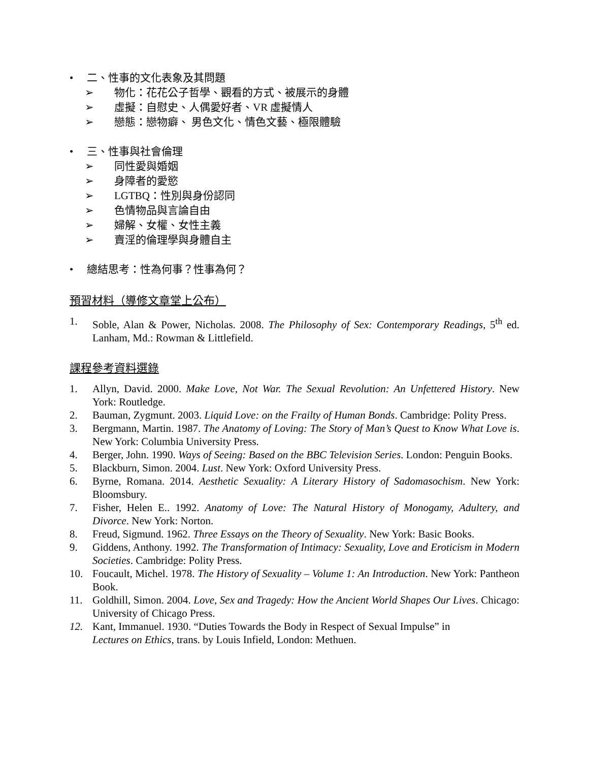• 二、性事的文化表象及其問題
➢ 物化：花花公子哲學、觀看的方式、被展示的身體
➢ 虛擬：自慰史、人偶愛好者、VR 虛擬情人
➢ 戀態：戀物癖、 男色文化、情色文藝、極限體驗
• 三、性事與社會倫理
➢ 同性愛與婚姻
➢ 身障者的愛慾
➢ LGTBQ：性別與身份認同
➢ 色情物品與言論自由
➢ 婦解、女權、女性主義
➢ 賣淫的倫理學與身體自主
• 總結思考：性為何事？性事為何？
預習材料（導修文章堂上公布）
1. Soble, Alan & Power, Nicholas. 2008. The Philosophy of Sex: Contemporary Readings, 5<sup>th</sup> ed. Lanham, Md.: Rowman & Littlefield.
課程參考資料選錄
1. Allyn, David. 2000. Make Love, Not War. The Sexual Revolution: An Unfettered History. New York: Routledge.
2. Bauman, Zygmunt. 2003. Liquid Love: on the Frailty of Human Bonds. Cambridge: Polity Press.
3. Bergmann, Martin. 1987. The Anatomy of Loving: The Story of Man’s Quest to Know What Love is. New York: Columbia University Press.
4. Berger, John. 1990. Ways of Seeing: Based on the BBC Television Series. London: Penguin Books.
5. Blackburn, Simon. 2004. Lust. New York: Oxford University Press.
6. Byrne, Romana. 2014. Aesthetic Sexuality: A Literary History of Sadomasochism. New York: Bloomsbury.
7. Fisher, Helen E.. 1992. Anatomy of Love: The Natural History of Monogamy, Adultery, and Divorce. New York: Norton.
8. Freud, Sigmund. 1962. Three Essays on the Theory of Sexuality. New York: Basic Books.
9. Giddens, Anthony. 1992. The Transformation of Intimacy: Sexuality, Love and Eroticism in Modern Societies. Cambridge: Polity Press.
10. Foucault, Michel. 1978. The History of Sexuality – Volume 1: An Introduction. New York: Pantheon Book.
11. Goldhill, Simon. 2004. Love, Sex and Tragedy: How the Ancient World Shapes Our Lives. Chicago: University of Chicago Press.
12. Kant, Immanuel. 1930. “Duties Towards the Body in Respect of Sexual Impulse” in
Lectures on Ethics, trans. by Louis Infield, London: Methuen.